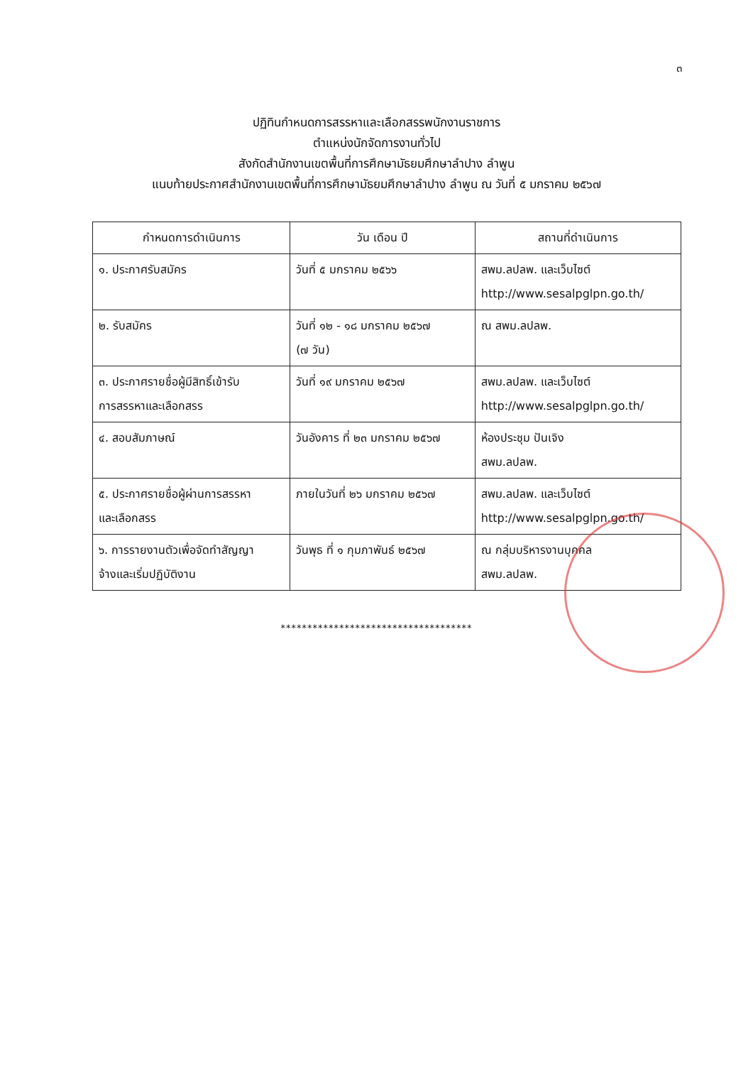๓
ปฏิทินกำหนดการสรรหาและเลือกสรรพนักงานราชการ
ตำแหน่งนักจัดการงานทั่วไป
สังกัดสำนักงานเขตพื้นที่การศึกษามัธยมศึกษาลำปาง ลำพูน
แนบท้ายประกาศสำนักงานเขตพื้นที่การศึกษามัธยมศึกษาลำปาง ลำพูน ณ วันที่ ๕ มกราคม ๒๕๖๗
| กำหนดการดำเนินการ | วัน เดือน ปี | สถานที่ดำเนินการ |
| --- | --- | --- |
| ๑. ประกาศรับสมัคร | วันที่ ๕ มกราคม ๒๕๖๖ | สพม.ลปลพ. และเว็บไซต์ http://www.sesalpglpn.go.th/ |
| ๒. รับสมัคร | วันที่ ๑๒ - ๑๘ มกราคม ๒๕๖๗ (๗ วัน) | ณ สพม.ลปลพ. |
| ๓. ประกาศรายชื่อผู้มีสิทธิ์เข้ารับ การสรรหาและเลือกสรร | วันที่ ๑๙ มกราคม ๒๕๖๗ | สพม.ลปลพ. และเว็บไซต์ http://www.sesalpglpn.go.th/ |
| ๔. สอบสัมภาษณ์ | วันอังคาร ที่ ๒๓ มกราคม ๒๕๖๗ | ห้องประชุม ปันเจิง สพม.ลปลพ. |
| ๕. ประกาศรายชื่อผู้ผ่านการสรรหา และเลือกสรร | ภายในวันที่ ๒๖ มกราคม ๒๕๖๗ | สพม.ลปลพ. และเว็บไซต์ http://www.sesalpglpn.go.th/ |
| ๖. การรายงานตัวเพื่อจัดทำสัญญา จ้างและเริ่มปฏิบัติงาน | วันพุธ ที่ ๑ กุมภาพันธ์ ๒๕๖๗ | ณ กลุ่มบริหารงานบุคคล สพม.ลปลพ. |
************************************